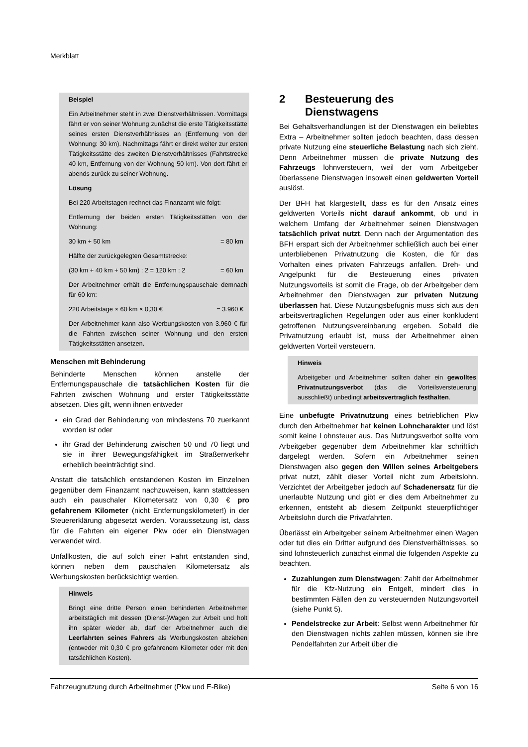Merkblatt
Beispiel
Ein Arbeitnehmer steht in zwei Dienstverhältnissen. Vormittags fährt er von seiner Wohnung zunächst die erste Tätigkeitsstätte seines ersten Dienstverhältnisses an (Entfernung von der Wohnung: 30 km). Nachmittags fährt er direkt weiter zur ersten Tätigkeitsstätte des zweiten Dienstverhältnisses (Fahrtstrecke 40 km, Entfernung von der Wohnung 50 km). Von dort fährt er abends zurück zu seiner Wohnung.
Lösung
Bei 220 Arbeitstagen rechnet das Finanzamt wie folgt:
Entfernung der beiden ersten Tätigkeitsstätten von der Wohnung:
30 km + 50 km = 80 km
Hälfte der zurückgelegten Gesamtstrecke:
(30 km + 40 km + 50 km) : 2 = 120 km : 2 = 60 km
Der Arbeitnehmer erhält die Entfernungspauschale demnach für 60 km:
220 Arbeitstage × 60 km × 0,30 € = 3.960 €
Der Arbeitnehmer kann also Werbungskosten von 3.960 € für die Fahrten zwischen seiner Wohnung und den ersten Tätigkeitsstätten ansetzen.
Menschen mit Behinderung
Behinderte Menschen können anstelle der Entfernungspauschale die tatsächlichen Kosten für die Fahrten zwischen Wohnung und erster Tätigkeitsstätte absetzen. Dies gilt, wenn ihnen entweder
ein Grad der Behinderung von mindestens 70 zuerkannt worden ist oder
ihr Grad der Behinderung zwischen 50 und 70 liegt und sie in ihrer Bewegungsfähigkeit im Straßenverkehr erheblich beeinträchtigt sind.
Anstatt die tatsächlich entstandenen Kosten im Einzelnen gegenüber dem Finanzamt nachzuweisen, kann stattdessen auch ein pauschaler Kilometersatz von 0,30 € pro gefahrenem Kilometer (nicht Entfernungskilometer!) in der Steuererklärung abgesetzt werden. Voraussetzung ist, dass für die Fahrten ein eigener Pkw oder ein Dienstwagen verwendet wird.
Unfallkosten, die auf solch einer Fahrt entstanden sind, können neben dem pauschalen Kilometersatz als Werbungskosten berücksichtigt werden.
Hinweis
Bringt eine dritte Person einen behinderten Arbeitnehmer arbeitstäglich mit dessen (Dienst-)Wagen zur Arbeit und holt ihn später wieder ab, darf der Arbeitnehmer auch die Leerfahrten seines Fahrers als Werbungskosten abziehen (entweder mit 0,30 € pro gefahrenem Kilometer oder mit den tatsächlichen Kosten).
2 Besteuerung des
Dienstwagens
Bei Gehaltsverhandlungen ist der Dienstwagen ein beliebtes Extra – Arbeitnehmer sollten jedoch beachten, dass dessen private Nutzung eine steuerliche Belastung nach sich zieht. Denn Arbeitnehmer müssen die private Nutzung des Fahrzeugs lohnversteuern, weil der vom Arbeitgeber überlassene Dienstwagen insoweit einen geldwerten Vorteil auslöst.
Der BFH hat klargestellt, dass es für den Ansatz eines geldwerten Vorteils nicht darauf ankommt, ob und in welchem Umfang der Arbeitnehmer seinen Dienstwagen tatsächlich privat nutzt. Denn nach der Argumentation des BFH erspart sich der Arbeitnehmer schließlich auch bei einer unterbliebenen Privatnutzung die Kosten, die für das Vorhalten eines privaten Fahrzeugs anfallen. Dreh- und Angelpunkt für die Besteuerung eines privaten Nutzungsvorteils ist somit die Frage, ob der Arbeitgeber dem Arbeitnehmer den Dienstwagen zur privaten Nutzung überlassen hat. Diese Nutzungsbefugnis muss sich aus den arbeitsvertraglichen Regelungen oder aus einer konkludent getroffenen Nutzungsvereinbarung ergeben. Sobald die Privatnutzung erlaubt ist, muss der Arbeitnehmer einen geldwerten Vorteil versteuern.
Hinweis
Arbeitgeber und Arbeitnehmer sollten daher ein gewolltes Privatnutzungsverbot (das die Vorteilsversteuerung ausschließt) unbedingt arbeitsvertraglich festhalten.
Eine unbefugte Privatnutzung eines betrieblichen Pkw durch den Arbeitnehmer hat keinen Lohncharakter und löst somit keine Lohnsteuer aus. Das Nutzungsverbot sollte vom Arbeitgeber gegenüber dem Arbeitnehmer klar schriftlich dargelegt werden. Sofern ein Arbeitnehmer seinen Dienstwagen also gegen den Willen seines Arbeitgebers privat nutzt, zählt dieser Vorteil nicht zum Arbeitslohn. Verzichtet der Arbeitgeber jedoch auf Schadenersatz für die unerlaubte Nutzung und gibt er dies dem Arbeitnehmer zu erkennen, entsteht ab diesem Zeitpunkt steuerpflichtiger Arbeitslohn durch die Privatfahrten.
Überlässt ein Arbeitgeber seinem Arbeitnehmer einen Wagen oder tut dies ein Dritter aufgrund des Dienstverhältnisses, so sind lohnsteuerlich zunächst einmal die folgenden Aspekte zu beachten.
Zuzahlungen zum Dienstwagen: Zahlt der Arbeitnehmer für die Kfz-Nutzung ein Entgelt, mindert dies in bestimmten Fällen den zu versteuernden Nutzungsvorteil (siehe Punkt 5).
Pendelstrecke zur Arbeit: Selbst wenn Arbeitnehmer für den Dienstwagen nichts zahlen müssen, können sie ihre Pendelfahrten zur Arbeit über die
Fahrzeugnutzung durch Arbeitnehmer (Pkw und E-Bike) Seite 6 von 16